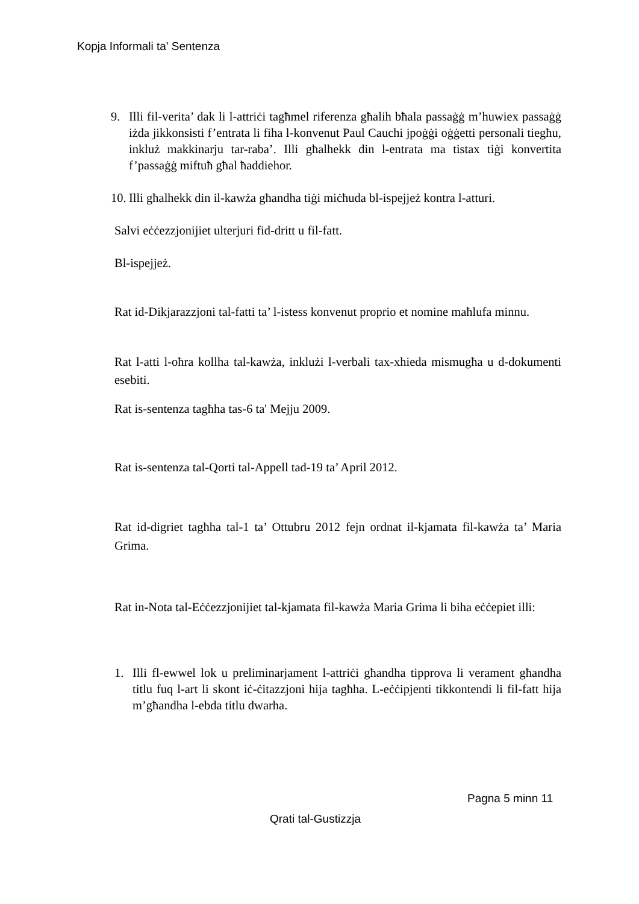Kopja Informali ta' Sentenza
9. Illi fil-verita’ dak li l-attriċi tagħmel riferenza għalih bħala passaġġ m’huwiex passaġġ iżda jikkonsisti f’entrata li fiha l-konvenut Paul Cauchi jpoġġi oġġetti personali tiegħu, inkluż makkinarju tar-raba’. Illi għalhekk din l-entrata ma tistax tiġi konvertita f’passaġġ miftuħ għal ħaddiehor.
10.
Illi għalhekk din il-kawża għandha tiġi miċħuda bl-ispejjeż kontra l-atturi.
Salvi eċċezzjonijiet ulterjuri fid-dritt u fil-fatt.
Bl-ispejjeż.
Rat id-Dikjarazzjoni tal-fatti ta’ l-istess konvenut proprio et nomine maħlufa minnu.
Rat l-atti l-oħra kollha tal-kawża, inklużi l-verbali tax-xhieda mismugħa u d-dokumenti esebiti.
Rat is-sentenza tagħha tas-6 ta' Mejju 2009.
Rat is-sentenza tal-Qorti tal-Appell tad-19 ta’ April 2012.
Rat id-digriet tagħha tal-1 ta’ Ottubru 2012 fejn ordnat il-kjamata fil-kawża ta’ Maria Grima.
Rat in-Nota tal-Eċċezzjonijiet tal-kjamata fil-kawża Maria Grima li biha eċċepiet illi:
1. Illi fl-ewwel lok u preliminarjament l-attriċi għandha tipprova li verament għandha titlu fuq l-art li skont iċ-ċitazzjoni hija tagħha. L-eċċipjenti tikkontendi li fil-fatt hija m’għandha l-ebda titlu dwarha.
Pagna 5 minn 11
Qrati tal-Gustizzja